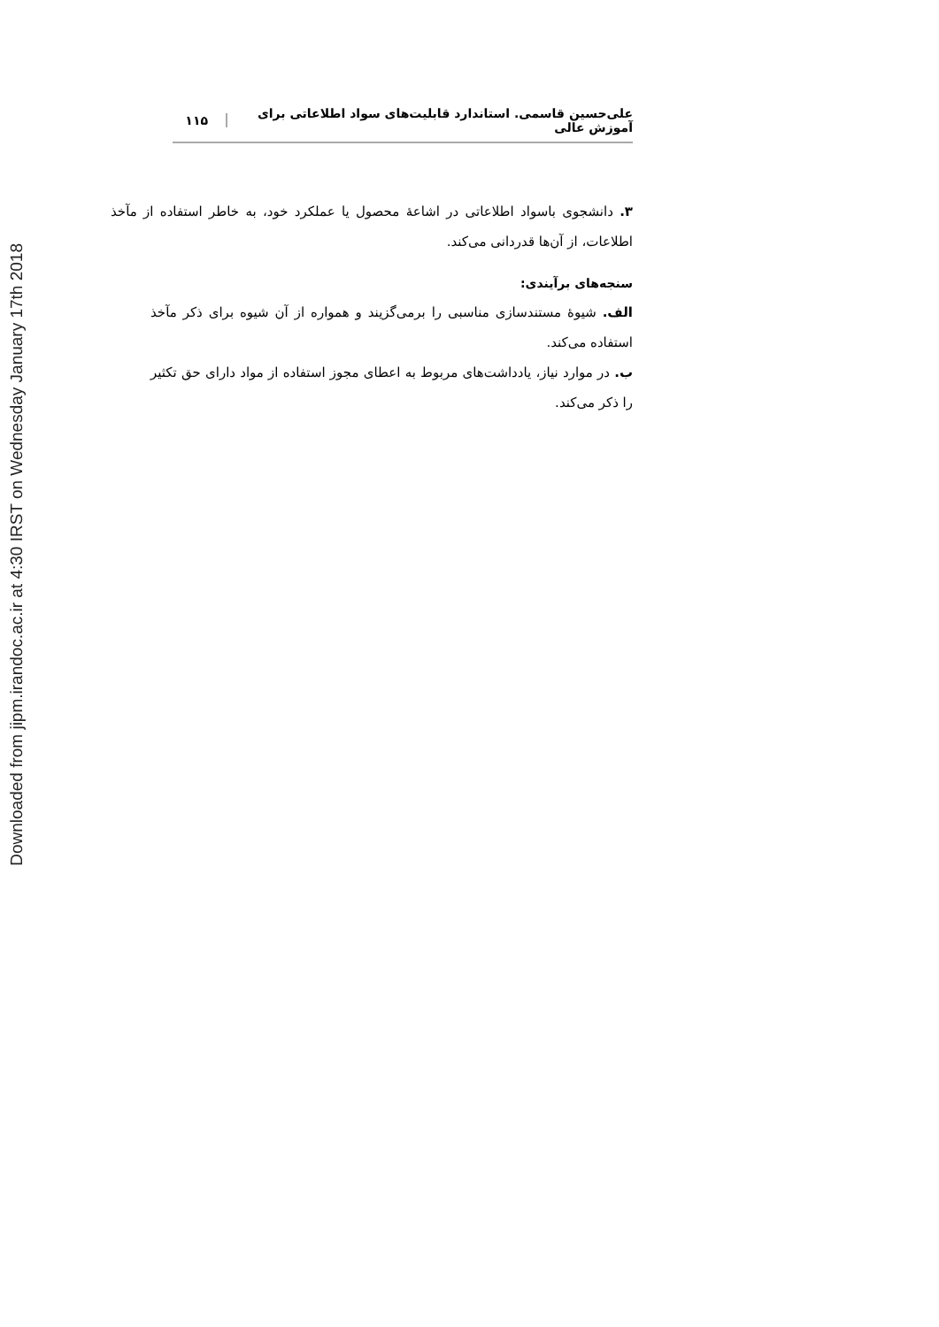Downloaded from jipm.irandoc.ac.ir at 4:30 IRST on Wednesday January 17th 2018
علی‌حسین قاسمی. استاندارد قابلیت‌های سواد اطلاعاتی برای آموزش عالی ۱۱۵
۳. دانشجوی باسواد اطلاعاتی در اشاعۀ محصول یا عملکرد خود، به خاطر استفاده از مآخذ اطلاعات، از آن‌ها قدردانی می‌کند.
سنجه‌های برآیندی:
الف. شیوۀ مستندسازی مناسبی را برمی‌گزیند و همواره از آن شیوه برای ذکر مآخذ استفاده می‌کند.
ب. در موارد نیاز، یادداشت‌های مربوط به اعطای مجوز استفاده از مواد دارای حق تکثیر را ذکر می‌کند.